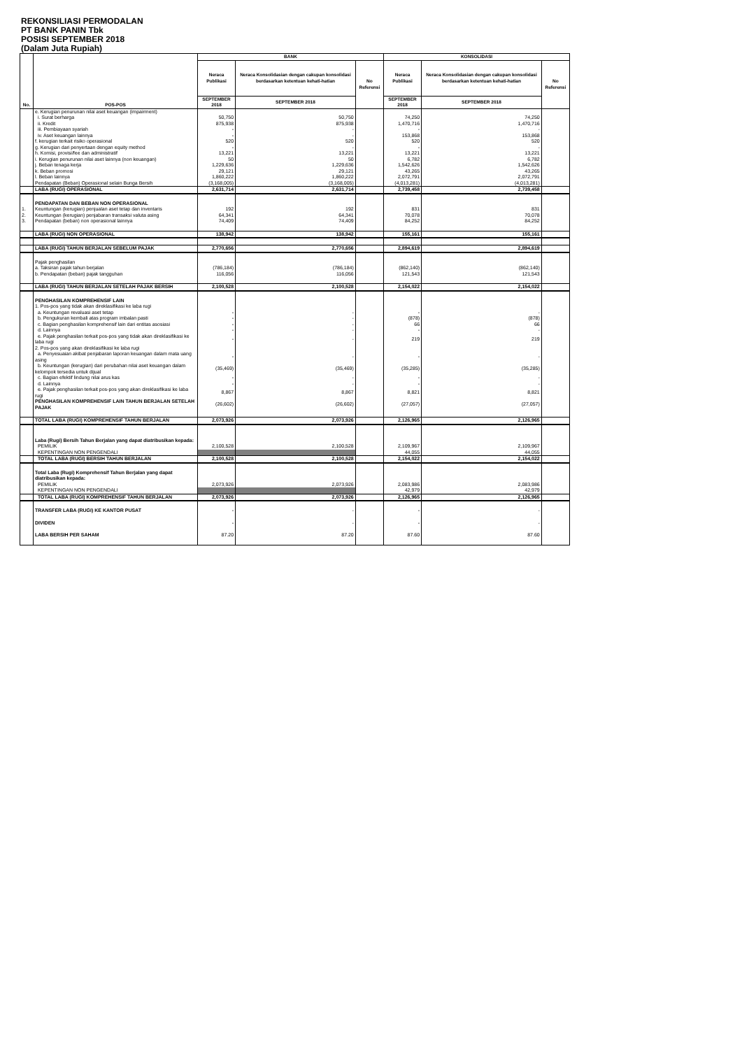REKONSILIASI PERMODALAN
PT BANK PANIN Tbk
POSISI SEPTEMBER 2018
(Dalam Juta Rupiah)
| No. | POS-POS | BANK | | | KONSOLIDASI | | |
| --- | --- | --- | --- | --- | --- | --- | --- |
| | | Neraca Publikasi | Neraca Konsolidasian dengan cakupan konsolidasi berdasarkan ketentuan kehati-hatian | No Referensi | Neraca Publikasi | Neraca Konsolidasian dengan cakupan konsolidasi berdasarkan ketentuan kehati-hatian | No Referensi |
| | | SEPTEMBER 2018 | SEPTEMBER 2018 | | SEPTEMBER 2018 | SEPTEMBER 2018 | |
| | e. Kerugian penurunan nilai aset keuangan (impairment) | | | | | | |
| | i. Surat berharga | 50,750 | 50,750 | | 74,250 | 74,250 | |
| | ii. Kredit | 875,938 | 875,938 | | 1,470,716 | 1,470,716 | |
| | iii. Pembiayaan syariah | - | - | | - | - | |
| | iv. Aset keuangan lainnya | - | - | | 153,868 | 153,868 | |
| | f. kerugian terkait risiko operasional | 520 | 520 | | 520 | 520 | |
| | g. Kerugian dari penyertaan dengan equity method | - | - | | - | - | |
| | h. Komisi, provisi/fee dan administratif | 13,221 | 13,221 | | 13,221 | 13,221 | |
| | i. Kerugian penurunan nilai aset lainnya (non keuangan) | 50 | 50 | | 6,782 | 6,782 | |
| | j. Beban tenaga kerja | 1,229,636 | 1,229,636 | | 1,542,626 | 1,542,626 | |
| | k. Beban promosi | 29,121 | 29,121 | | 43,265 | 43,265 | |
| | l. Beban lainnya | 1,860,222 | 1,860,222 | | 2,072,791 | 2,072,791 | |
| | Pendapatan (Beban) Operasional selain Bunga Bersih | (3,168,005) | (3,168,005) | | (4,013,281) | (4,013,281) | |
| | LABA (RUGI) OPERASIONAL | 2,631,714 | 2,631,714 | | 2,739,458 | 2,739,458 | |
| | PENDAPATAN DAN BEBAN NON OPERASIONAL | | | | | | |
| 1. | Keuntungan (kerugian) penjualan aset tetap dan inventaris | 192 | 192 | | 831 | 831 | |
| 2. | Keuntungan (kerugian) penjabaran transaksi valuta asing | 64,341 | 64,341 | | 70,078 | 70,078 | |
| 3. | Pendapatan (beban) non operasional lainnya | 74,409 | 74,409 | | 84,252 | 84,252 | |
| | LABA (RUGI) NON OPERASIONAL | 138,942 | 138,942 | | 155,161 | 155,161 | |
| | LABA (RUGI) TAHUN BERJALAN SEBELUM PAJAK | 2,770,656 | 2,770,656 | | 2,894,619 | 2,894,619 | |
| | Pajak penghasilan | | | | | | |
| | a. Taksiran pajak tahun berjalan | (786,184) | (786,184) | | (862,140) | (862,140) | |
| | b. Pendapatan (beban) pajak tangguhan | 116,056 | 116,056 | | 121,543 | 121,543 | |
| | LABA (RUGI) TAHUN BERJALAN SETELAH PAJAK BERSIH | 2,100,528 | 2,100,528 | | 2,154,022 | 2,154,022 | |
| | PENGHASILAN KOMPREHENSIF LAIN | | | | | | |
| | 1. Pos-pos yang tidak akan direklasifikasi ke laba rugi | | | | | | |
| | a. Keuntungan revaluasi aset tetap | - | - | | - | - | |
| | b. Pengukuran kembali atas program imbalan pasti | - | - | | (878) | (878) | |
| | c. Bagian penghasilan komprehensif lain dari entitas asosiasi | - | - | | 66 | 66 | |
| | d. Lainnya | - | - | | - | - | |
| | e. Pajak penghasilan terkait pos-pos yang tidak akan direklasifikasi ke laba rugi | - | - | | 219 | 219 | |
| | 2. Pos-pos yang akan direklasifikasi ke laba rugi | | | | | | |
| | a. Penyesuaian akibat penjabaran laporan keuangan dalam mata uang asing | - | - | | - | - | |
| | b. Keuntungan (kerugian) dari perubahan nilai aset keuangan dalam kelompok tersedia untuk dijual | (35,469) | (35,469) | | (35,285) | (35,285) | |
| | c. Bagian efektif lindung nilai arus kas | - | - | | - | - | |
| | d. Lainnya | - | - | | - | - | |
| | e. Pajak penghasilan terkait pos-pos yang akan direklasifikasi ke laba rugi | 8,867 | 8,867 | | 8,821 | 8,821 | |
| | PENGHASILAN KOMPREHENSIF LAIN TAHUN BERJALAN SETELAH PAJAK | (26,602) | (26,602) | | (27,057) | (27,057) | |
| | TOTAL LABA (RUGI) KOMPREHENSIF TAHUN BERJALAN | 2,073,926 | 2,073,926 | | 2,126,965 | 2,126,965 | |
| | Laba (Rugi) Bersih Tahun Berjalan yang dapat diatribusikan kepada: | | | | | | |
| | PEMILIK | 2,100,528 | 2,100,528 | | 2,109,967 | 2,109,967 | |
| | KEPENTINGAN NON PENGENDALI | | | | 44,055 | 44,055 | |
| | TOTAL LABA (RUGI) BERSIH TAHUN BERJALAN | 2,100,528 | 2,100,528 | | 2,154,022 | 2,154,022 | |
| | Total Laba (Rugi) Komprehensif Tahun Berjalan yang dapat diatribusikan kepada: | | | | | | |
| | PEMILIK | 2,073,926 | 2,073,926 | | 2,083,986 | 2,083,986 | |
| | KEPENTINGAN NON PENGENDALI | | | | 42,979 | 42,979 | |
| | TOTAL LABA (RUGI) KOMPREHENSIF TAHUN BERJALAN | 2,073,926 | 2,073,926 | | 2,126,965 | 2,126,965 | |
| | TRANSFER LABA (RUGI) KE KANTOR PUSAT | - | - | | - | - | |
| | DIVIDEN | - | - | | - | - | |
| | LABA BERSIH PER SAHAM | 87.20 | 87.20 | | 87.60 | 87.60 | |